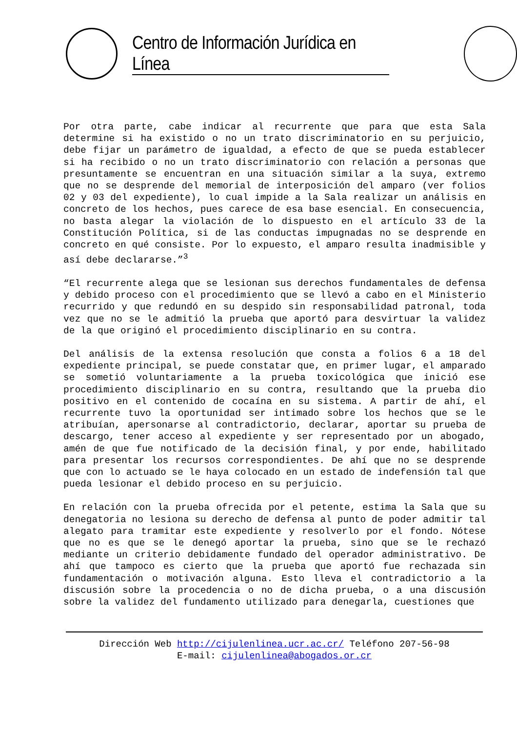Centro de Información Jurídica en Línea
Por otra parte, cabe indicar al recurrente que para que esta Sala determine si ha existido o no un trato discriminatorio en su perjuicio, debe fijar un parámetro de igualdad, a efecto de que se pueda establecer si ha recibido o no un trato discriminatorio con relación a personas que presuntamente se encuentran en una situación similar a la suya, extremo que no se desprende del memorial de interposición del amparo (ver folios 02 y 03 del expediente), lo cual impide a la Sala realizar un análisis en concreto de los hechos, pues carece de esa base esencial. En consecuencia, no basta alegar la violación de lo dispuesto en el artículo 33 de la Constitución Política, si de las conductas impugnadas no se desprende en concreto en qué consiste. Por lo expuesto, el amparo resulta inadmisible y así debe declararse.”<sup>3</sup>
“El recurrente alega que se lesionan sus derechos fundamentales de defensa y debido proceso con el procedimiento que se llevó a cabo en el Ministerio recurrido y que redundó en su despido sin responsabilidad patronal, toda vez que no se le admitió la prueba que aportó para desvirtuar la validez de la que originó el procedimiento disciplinario en su contra.
Del análisis de la extensa resolución que consta a folios 6 a 18 del expediente principal, se puede constatar que, en primer lugar, el amparado se sometió voluntariamente a la prueba toxicológica que inició ese procedimiento disciplinario en su contra, resultando que la prueba dio positivo en el contenido de cocaína en su sistema. A partir de ahí, el recurrente tuvo la oportunidad ser intimado sobre los hechos que se le atribuían, apersonarse al contradictorio, declarar, aportar su prueba de descargo, tener acceso al expediente y ser representado por un abogado, amén de que fue notificado de la decisión final, y por ende, habilitado para presentar los recursos correspondientes. De ahí que no se desprende que con lo actuado se le haya colocado en un estado de indefensión tal que pueda lesionar el debido proceso en su perjuicio.
En relación con la prueba ofrecida por el petente, estima la Sala que su denegatoria no lesiona su derecho de defensa al punto de poder admitir tal alegato para tramitar este expediente y resolverlo por el fondo. Nótese que no es que se le denegó aportar la prueba, sino que se le rechazó mediante un criterio debidamente fundado del operador administrativo. De ahí que tampoco es cierto que la prueba que aportó fue rechazada sin fundamentación o motivación alguna. Esto lleva el contradictorio a la discusión sobre la procedencia o no de dicha prueba, o a una discusión sobre la validez del fundamento utilizado para denegarla, cuestiones que
Dirección Web http://cijulenlinea.ucr.ac.cr/ Teléfono 207-56-98
E-mail: cijulenlinea@abogados.or.cr